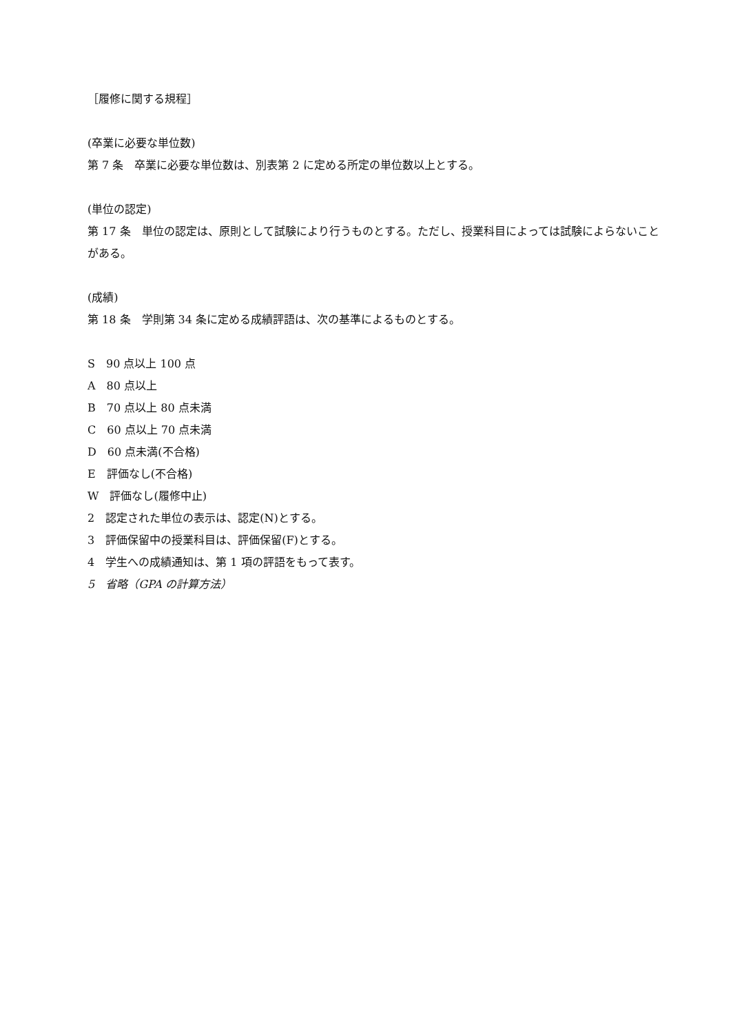［履修に関する規程］
(卒業に必要な単位数)
第 7 条　卒業に必要な単位数は、別表第 2 に定める所定の単位数以上とする。
(単位の認定)
第 17 条　単位の認定は、原則として試験により行うものとする。ただし、授業科目によっては試験によらないことがある。
(成績)
第 18 条　学則第 34 条に定める成績評語は、次の基準によるものとする。
S　90 点以上 100 点
A　80 点以上
B　70 点以上 80 点未満
C　60 点以上 70 点未満
D　60 点未満(不合格)
E　評価なし(不合格)
W　評価なし(履修中止)
2　認定された単位の表示は、認定(N)とする。
3　評価保留中の授業科目は、評価保留(F)とする。
4　学生への成績通知は、第 1 項の評語をもって表す。
5　省略（GPA の計算方法）